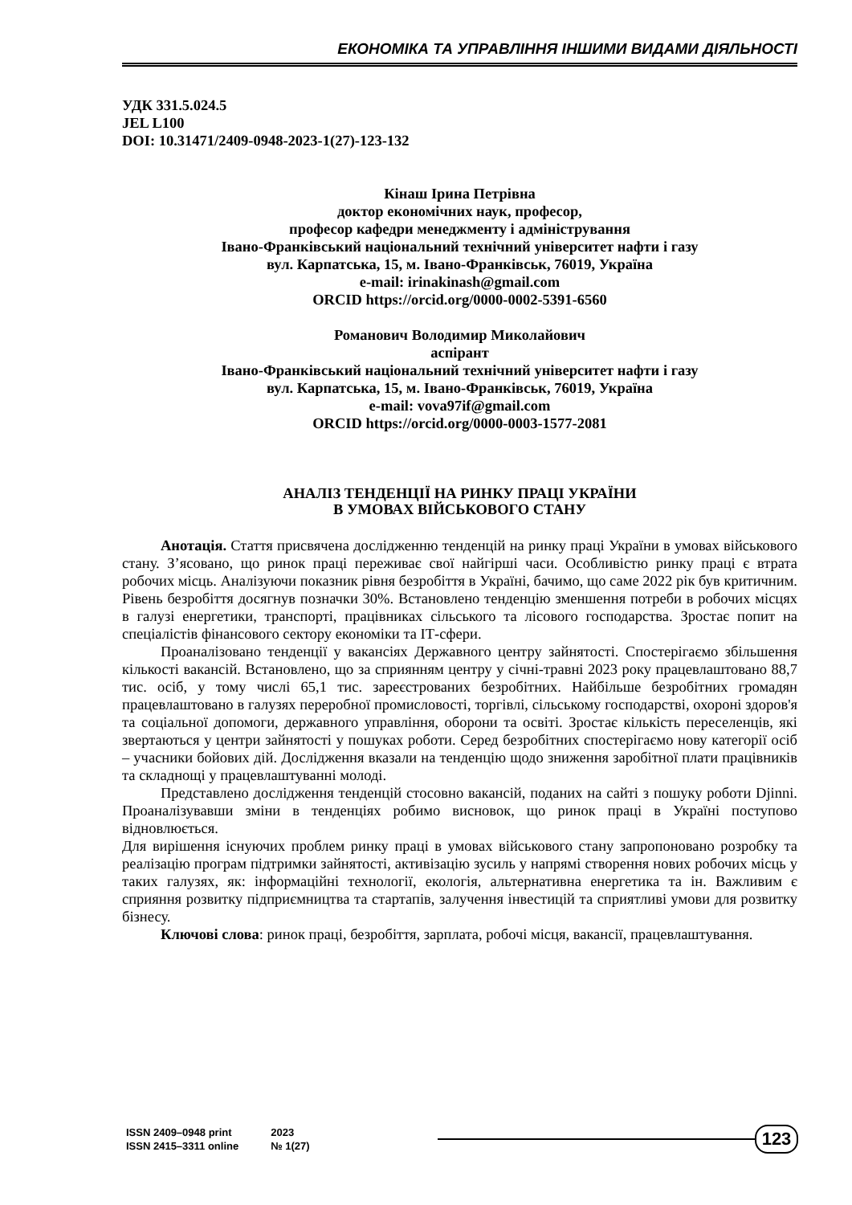ЕКОНОМІКА ТА УПРАВЛІННЯ ІНШИМИ ВИДАМИ ДІЯЛЬНОСТІ
УДК 331.5.024.5
JEL L100
DOI: 10.31471/2409-0948-2023-1(27)-123-132
Кінаш Ірина Петрівна
доктор економічних наук, професор,
професор кафедри менеджменту і адміністрування
Івано-Франківський національний технічний університет нафти і газу
вул. Карпатська, 15, м. Івано-Франківськ, 76019, Україна
e-mail: irinakinash@gmail.com
ORCID https://orcid.org/0000-0002-5391-6560
Романович Володимир Миколайович
аспірант
Івано-Франківський національний технічний університет нафти і газу
вул. Карпатська, 15, м. Івано-Франківськ, 76019, Україна
e-mail: vova97if@gmail.com
ORCID https://orcid.org/0000-0003-1577-2081
АНАЛІЗ ТЕНДЕНЦІЇ НА РИНКУ ПРАЦІ УКРАЇНИ
В УМОВАХ ВІЙСЬКОВОГО СТАНУ
Анотація. Стаття присвячена дослідженню тенденцій на ринку праці України в умовах військового стану. З’ясовано, що ринок праці переживає свої найгірші часи. Особливістю ринку праці є втрата робочих місць. Аналізуючи показник рівня безробіття в Україні, бачимо, що саме 2022 рік був критичним. Рівень безробіття досягнув позначки 30%. Встановлено тенденцію зменшення потреби в робочих місцях в галузі енергетики, транспорті, працівниках сільського та лісового господарства. Зростає попит на спеціалістів фінансового сектору економіки та ІТ-сфери.
Проаналізовано тенденції у вакансіях Державного центру зайнятості. Спостерігаємо збільшення кількості вакансій. Встановлено, що за сприянням центру у січні-травні 2023 року працевлаштовано 88,7 тис. осіб, у тому числі 65,1 тис. зареєстрованих безробітних. Найбільше безробітних громадян працевлаштовано в галузях переробної промисловості, торгівлі, сільському господарстві, охороні здоров'я та соціальної допомоги, державного управління, оборони та освіті. Зростає кількість переселенців, які звертаються у центри зайнятості у пошуках роботи. Серед безробітних спостерігаємо нову категорії осіб – учасники бойових дій. Дослідження вказали на тенденцію щодо зниження заробітної плати працівників та складнощі у працевлаштуванні молоді.
Представлено дослідження тенденцій стосовно вакансій, поданих на сайті з пошуку роботи Djinni. Проаналізувавши зміни в тенденціях робимо висновок, що ринок праці в Україні поступово відновлюється.
Для вирішення існуючих проблем ринку праці в умовах військового стану запропоновано розробку та реалізацію програм підтримки зайнятості, активізацію зусиль у напрямі створення нових робочих місць у таких галузях, як: інформаційні технології, екологія, альтернативна енергетика та ін. Важливим є сприяння розвитку підприємництва та стартапів, залучення інвестицій та сприятливі умови для розвитку бізнесу.
Ключові слова: ринок праці, безробіття, зарплата, робочі місця, вакансії, працевлаштування.
ISSN 2409–0948 print
ISSN 2415–3311 online
2023
№ 1(27)
123